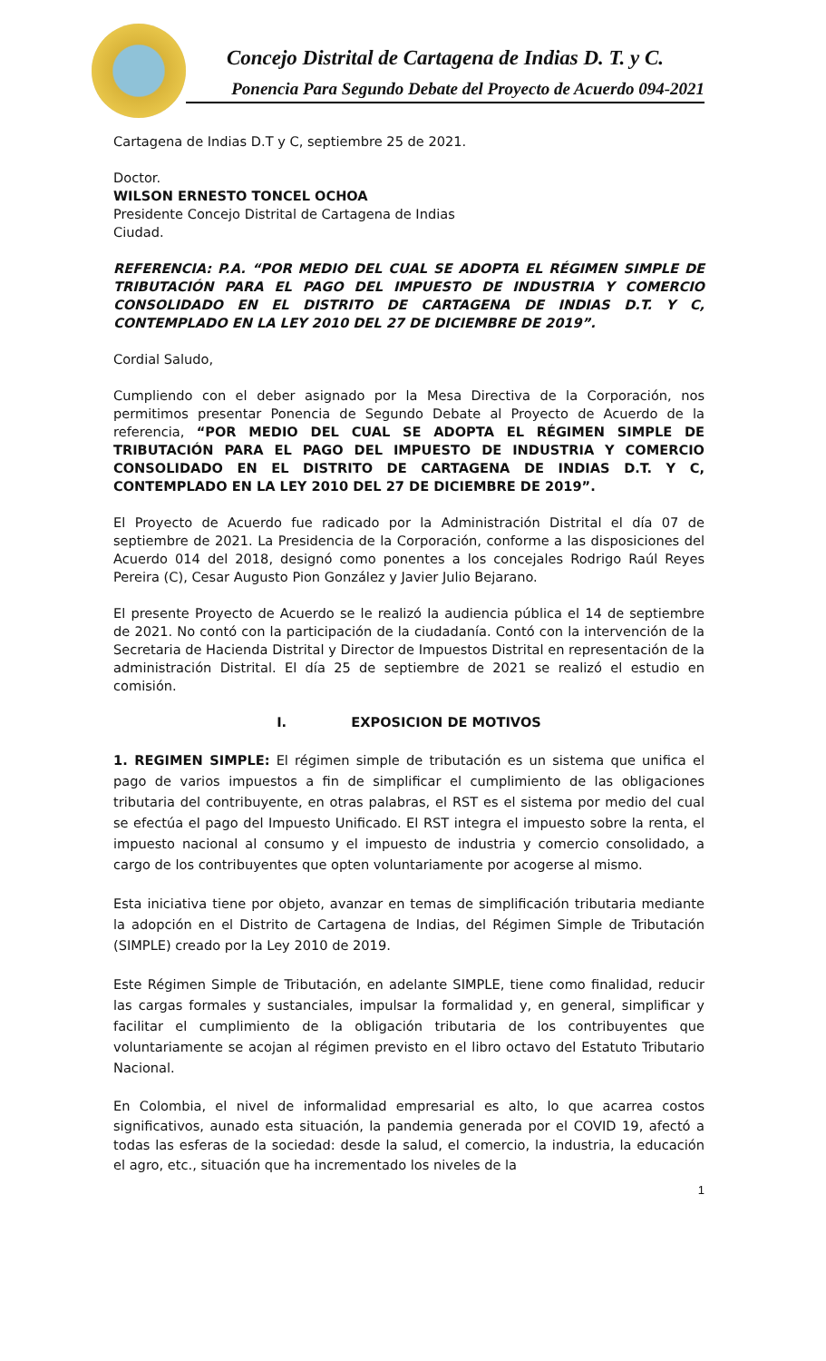Concejo Distrital de Cartagena de Indias D. T. y C.
Ponencia Para Segundo Debate del Proyecto de Acuerdo 094-2021
Cartagena de Indias D.T y C, septiembre 25 de 2021.
Doctor.
WILSON ERNESTO TONCEL OCHOA
Presidente Concejo Distrital de Cartagena de Indias
Ciudad.
REFERENCIA: P.A. “POR MEDIO DEL CUAL SE ADOPTA EL RÉGIMEN SIMPLE DE TRIBUTACIÓN PARA EL PAGO DEL IMPUESTO DE INDUSTRIA Y COMERCIO CONSOLIDADO EN EL DISTRITO DE CARTAGENA DE INDIAS D.T. Y C, CONTEMPLADO EN LA LEY 2010 DEL 27 DE DICIEMBRE DE 2019”.
Cordial Saludo,
Cumpliendo con el deber asignado por la Mesa Directiva de la Corporación, nos permitimos presentar Ponencia de Segundo Debate al Proyecto de Acuerdo de la referencia, “POR MEDIO DEL CUAL SE ADOPTA EL RÉGIMEN SIMPLE DE TRIBUTACIÓN PARA EL PAGO DEL IMPUESTO DE INDUSTRIA Y COMERCIO CONSOLIDADO EN EL DISTRITO DE CARTAGENA DE INDIAS D.T. Y C, CONTEMPLADO EN LA LEY 2010 DEL 27 DE DICIEMBRE DE 2019”.
El Proyecto de Acuerdo fue radicado por la Administración Distrital el día 07 de septiembre de 2021. La Presidencia de la Corporación, conforme a las disposiciones del Acuerdo 014 del 2018, designó como ponentes a los concejales Rodrigo Raúl Reyes Pereira (C), Cesar Augusto Pion González y Javier Julio Bejarano.
El presente Proyecto de Acuerdo se le realizó la audiencia pública el 14 de septiembre de 2021. No contó con la participación de la ciudadanía. Contó con la intervención de la Secretaria de Hacienda Distrital y Director de Impuestos Distrital en representación de la administración Distrital. El día 25 de septiembre de 2021 se realizó el estudio en comisión.
I. EXPOSICION DE MOTIVOS
1. REGIMEN SIMPLE: El régimen simple de tributación es un sistema que unifica el pago de varios impuestos a fin de simplificar el cumplimiento de las obligaciones tributaria del contribuyente, en otras palabras, el RST es el sistema por medio del cual se efectúa el pago del Impuesto Unificado. El RST integra el impuesto sobre la renta, el impuesto nacional al consumo y el impuesto de industria y comercio consolidado, a cargo de los contribuyentes que opten voluntariamente por acogerse al mismo.
Esta iniciativa tiene por objeto, avanzar en temas de simplificación tributaria mediante la adopción en el Distrito de Cartagena de Indias, del Régimen Simple de Tributación (SIMPLE) creado por la Ley 2010 de 2019.
Este Régimen Simple de Tributación, en adelante SIMPLE, tiene como finalidad, reducir las cargas formales y sustanciales, impulsar la formalidad y, en general, simplificar y facilitar el cumplimiento de la obligación tributaria de los contribuyentes que voluntariamente se acojan al régimen previsto en el libro octavo del Estatuto Tributario Nacional.
En Colombia, el nivel de informalidad empresarial es alto, lo que acarrea costos significativos, aunado esta situación, la pandemia generada por el COVID 19, afectó a todas las esferas de la sociedad: desde la salud, el comercio, la industria, la educación el agro, etc., situación que ha incrementado los niveles de la
1